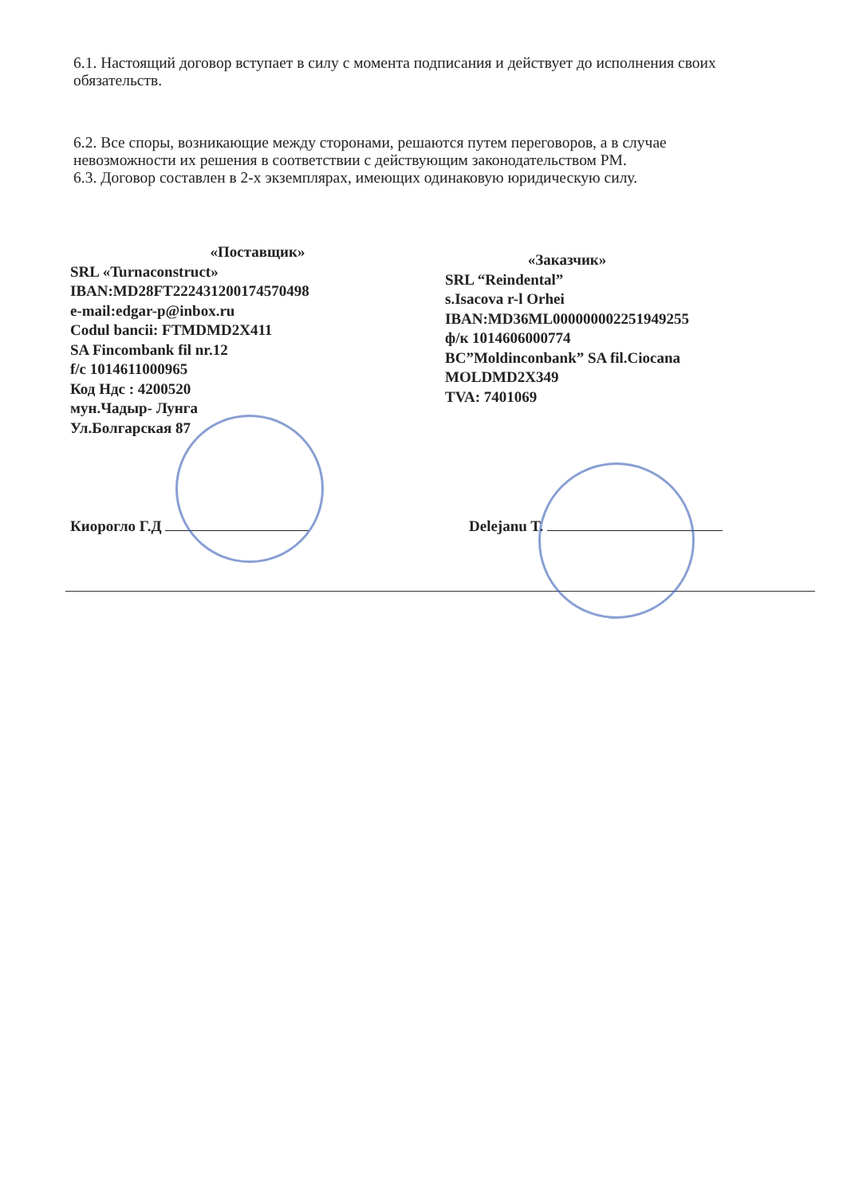6.1. Настоящий договор вступает в силу с момента подписания и действует до исполнения своих обязательств.
6.2. Все споры, возникающие между сторонами, решаются путем переговоров, а в случае невозможности их решения в соответствии с действующим законодательством РМ.
6.3. Договор составлен в 2-х экземплярах, имеющих одинаковую юридическую силу.
«Поставщик»
SRL «Turnaconstruct»
IBAN:MD28FT222431200174570498
e-mail:edgar-p@inbox.ru
Codul bancii: FTMDMD2X411
SA Fincombank fil nr.12
f/c 1014611000965
Код Ндс : 4200520
мун.Чадыр- Лунга
Ул.Болгарская 87
«Заказчик»
SRL “Reindental”
s.Isacova r-l Orhei
IBAN:MD36ML000000002251949255
ф/к 1014606000774
BC”Moldinconbank” SA fil.Ciocana
MOLDMD2X349
TVA: 7401069
Киорогло Г.Д Delejanu T.